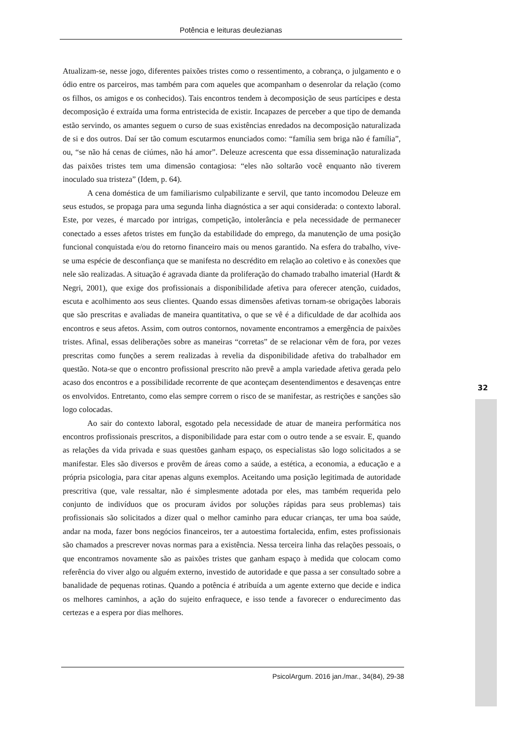Potência e leituras deulezianas
Atualizam-se, nesse jogo, diferentes paixões tristes como o ressentimento, a cobrança, o julgamento e o ódio entre os parceiros, mas também para com aqueles que acompanham o desenrolar da relação (como os filhos, os amigos e os conhecidos). Tais encontros tendem à decomposição de seus partícipes e desta decomposição é extraída uma forma entristecida de existir. Incapazes de perceber a que tipo de demanda estão servindo, os amantes seguem o curso de suas existências enredados na decomposição naturalizada de si e dos outros. Daí ser tão comum escutarmos enunciados como: “família sem briga não é família”, ou, “se não há cenas de ciúmes, não há amor”. Deleuze acrescenta que essa disseminação naturalizada das paixões tristes tem uma dimensão contagiosa: “eles não soltarão você enquanto não tiverem inoculado sua tristeza” (Idem, p. 64).
A cena doméstica de um familiarismo culpabilizante e servil, que tanto incomodou Deleuze em seus estudos, se propaga para uma segunda linha diagnóstica a ser aqui considerada: o contexto laboral. Este, por vezes, é marcado por intrigas, competição, intolerância e pela necessidade de permanecer conectado a esses afetos tristes em função da estabilidade do emprego, da manutenção de uma posição funcional conquistada e/ou do retorno financeiro mais ou menos garantido. Na esfera do trabalho, vive-se uma espécie de desconfiança que se manifesta no descrédito em relação ao coletivo e às conexões que nele são realizadas. A situação é agravada diante da proliferação do chamado trabalho imaterial (Hardt & Negri, 2001), que exige dos profissionais a disponibilidade afetiva para oferecer atenção, cuidados, escuta e acolhimento aos seus clientes. Quando essas dimensões afetivas tornam-se obrigações laborais que são prescritas e avaliadas de maneira quantitativa, o que se vê é a dificuldade de dar acolhida aos encontros e seus afetos. Assim, com outros contornos, novamente encontramos a emergência de paixões tristes. Afinal, essas deliberações sobre as maneiras “corretas” de se relacionar vêm de fora, por vezes prescritas como funções a serem realizadas à revelia da disponibilidade afetiva do trabalhador em questão. Nota-se que o encontro profissional prescrito não prevê a ampla variedade afetiva gerada pelo acaso dos encontros e a possibilidade recorrente de que aconteçam desentendimentos e desavenças entre os envolvidos. Entretanto, como elas sempre correm o risco de se manifestar, as restrições e sanções são logo colocadas.
Ao sair do contexto laboral, esgotado pela necessidade de atuar de maneira performática nos encontros profissionais prescritos, a disponibilidade para estar com o outro tende a se esvair. E, quando as relações da vida privada e suas questões ganham espaço, os especialistas são logo solicitados a se manifestar. Eles são diversos e provêm de áreas como a saúde, a estética, a economia, a educação e a própria psicologia, para citar apenas alguns exemplos. Aceitando uma posição legitimada de autoridade prescritiva (que, vale ressaltar, não é simplesmente adotada por eles, mas também requerida pelo conjunto de indivíduos que os procuram ávidos por soluções rápidas para seus problemas) tais profissionais são solicitados a dizer qual o melhor caminho para educar crianças, ter uma boa saúde, andar na moda, fazer bons negócios financeiros, ter a autoestima fortalecida, enfim, estes profissionais são chamados a prescrever novas normas para a existência. Nessa terceira linha das relações pessoais, o que encontramos novamente são as paixões tristes que ganham espaço à medida que colocam como referência do viver algo ou alguém externo, investido de autoridade e que passa a ser consultado sobre a banalidade de pequenas rotinas. Quando a potência é atribuída a um agente externo que decide e indica os melhores caminhos, a ação do sujeito enfraquece, e isso tende a favorecer o endurecimento das certezas e a espera por dias melhores.
32
PsicolArgum. 2016 jan./mar., 34(84), 29-38